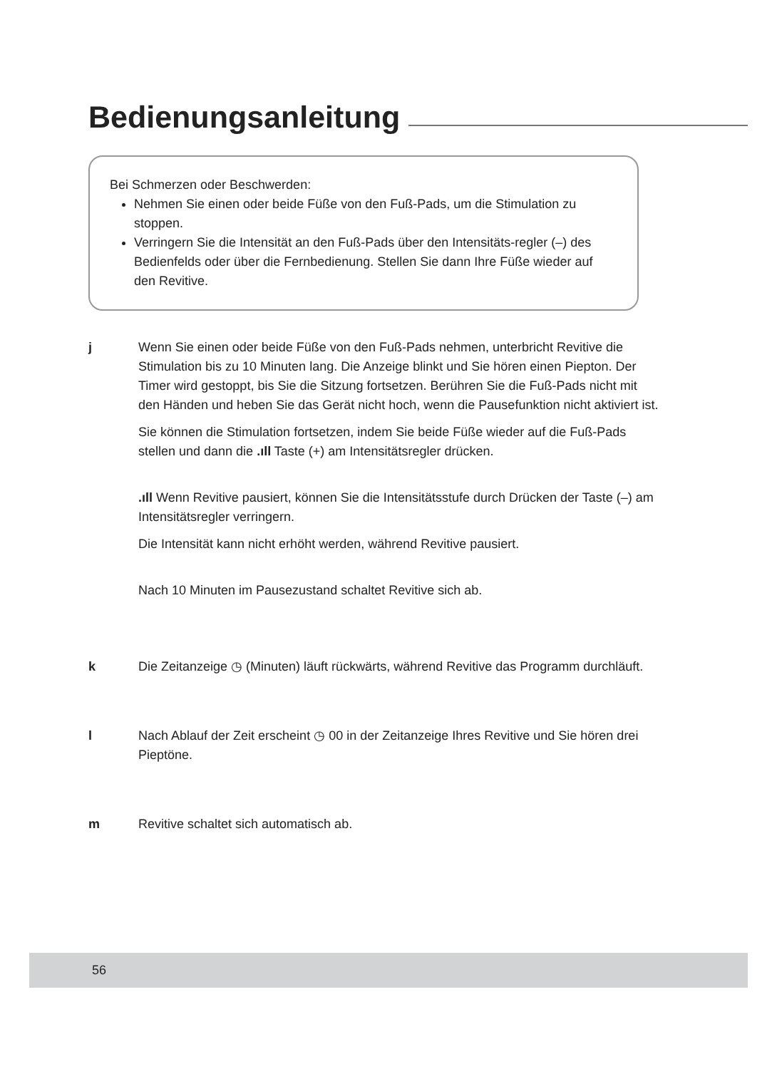Bedienungsanleitung
Bei Schmerzen oder Beschwerden:
Nehmen Sie einen oder beide Füße von den Fuß-Pads, um die Stimulation zu stoppen.
Verringern Sie die Intensität an den Fuß-Pads über den Intensitäts-regler (–) des Bedienfelds oder über die Fernbedienung. Stellen Sie dann Ihre Füße wieder auf den Revitive.
j Wenn Sie einen oder beide Füße von den Fuß-Pads nehmen, unterbricht Revitive die Stimulation bis zu 10 Minuten lang. Die Anzeige blinkt und Sie hören einen Piepton. Der Timer wird gestoppt, bis Sie die Sitzung fortsetzen. Berühren Sie die Fuß-Pads nicht mit den Händen und heben Sie das Gerät nicht hoch, wenn die Pausefunktion nicht aktiviert ist.
Sie können die Stimulation fortsetzen, indem Sie beide Füße wieder auf die Fuß-Pads stellen und dann die .ıll Taste (+) am Intensitätsregler drücken.
.ıll Wenn Revitive pausiert, können Sie die Intensitätsstufe durch Drücken der Taste (–) am Intensitätsregler verringern.
Die Intensität kann nicht erhöht werden, während Revitive pausiert.
Nach 10 Minuten im Pausezustand schaltet Revitive sich ab.
k Die Zeitanzeige ◷ (Minuten) läuft rückwärts, während Revitive das Programm durchläuft.
l Nach Ablauf der Zeit erscheint ◷ 00 in der Zeitanzeige Ihres Revitive und Sie hören drei Pieptöne.
m Revitive schaltet sich automatisch ab.
56